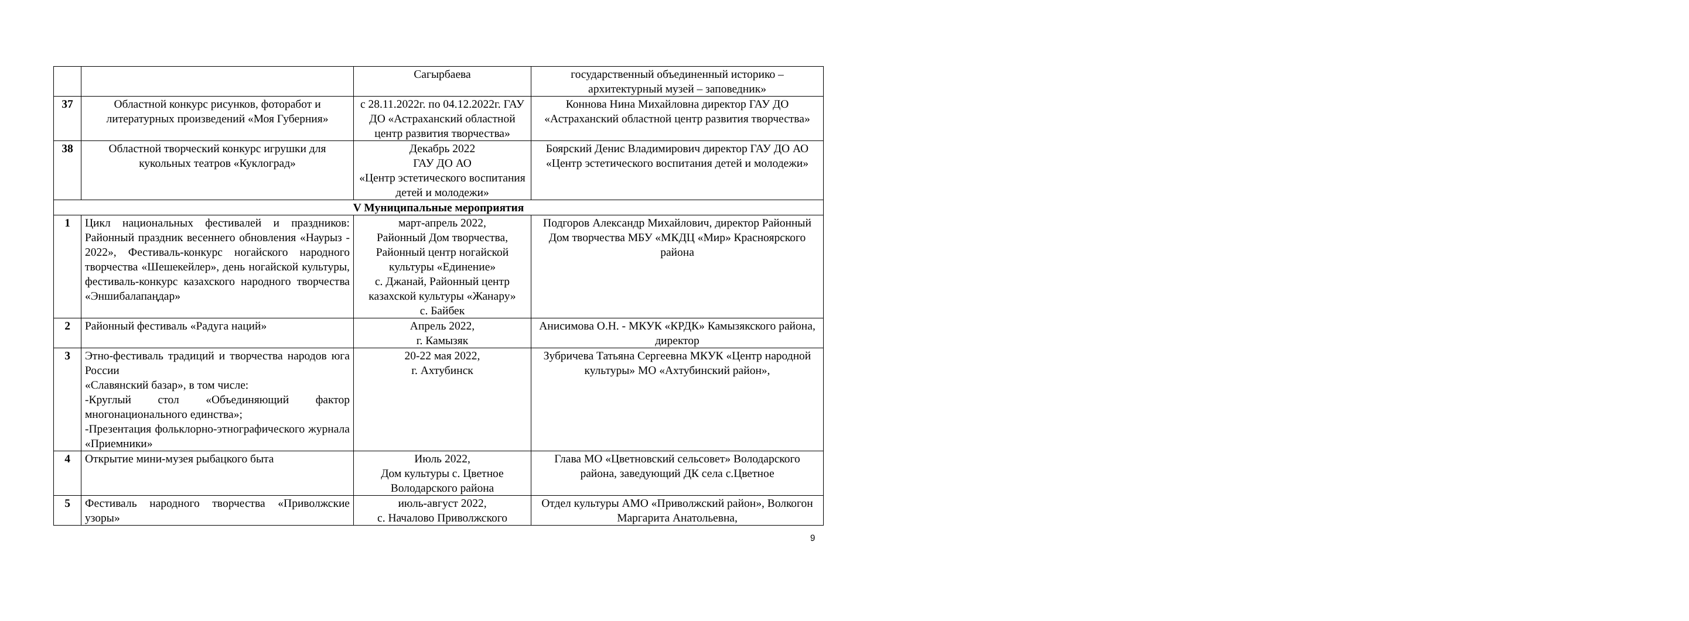| | | Сагырбаева | государственный объединенный историко – архитектурный музей – заповедник» |
| 37 | Областной конкурс рисунков, фоторабот и литературных произведений «Моя Губерния» | с 28.11.2022г. по 04.12.2022г. ГАУ ДО «Астраханский областной центр развития творчества» | Коннова Нина Михайловна директор ГАУ ДО «Астраханский областной центр развития творчества» |
| 38 | Областной творческий конкурс игрушки для кукольных театров «Куклоград» | Декабрь 2022 ГАУ ДО АО «Центр эстетического воспитания детей и молодежи» | Боярский Денис Владимирович директор ГАУ ДО АО «Центр эстетического воспитания детей и молодежи» |
| V Муниципальные мероприятия | | | |
| 1 | Цикл национальных фестивалей и праздников: Районный праздник весеннего обновления «Наурыз - 2022», Фестиваль-конкурс ногайского народного творчества «Шешекейлер», день ногайской культуры, фестиваль-конкурс казахского народного творчества «Эншибалапаңдар» | март-апрель 2022, Районный Дом творчества, Районный центр ногайской культуры «Единение» с. Джанай, Районный центр казахской культуры «Жанару» с. Байбек | Подгоров Александр Михайлович, директор Районный Дом творчества МБУ «МКДЦ «Мир» Красноярского района |
| 2 | Районный фестиваль «Радуга наций» | Апрель 2022, г. Камызяк | Анисимова О.Н. - МКУК «КРДК» Камызякского района, директор |
| 3 | Этно-фестиваль традиций и творчества народов юга России «Славянский базар», в том числе: -Круглый стол «Объединяющий фактор многонационального единства»; -Презентация фольклорно-этнографического журнала «Приемники» | 20-22 мая 2022, г. Ахтубинск | Зубричева Татьяна Сергеевна МКУК «Центр народной культуры» МО «Ахтубинский район», |
| 4 | Открытие мини-музея рыбацкого быта | Июль 2022, Дом культуры с. Цветное Володарского района | Глава МО «Цветновский сельсовет» Володарского района, заведующий ДК села с.Цветное |
| 5 | Фестиваль народного творчества «Приволжские узоры» | июль-август 2022, с. Началово Приволжского | Отдел культуры АМО «Приволжский район», Волкогон Маргарита Анатольевна, |
9